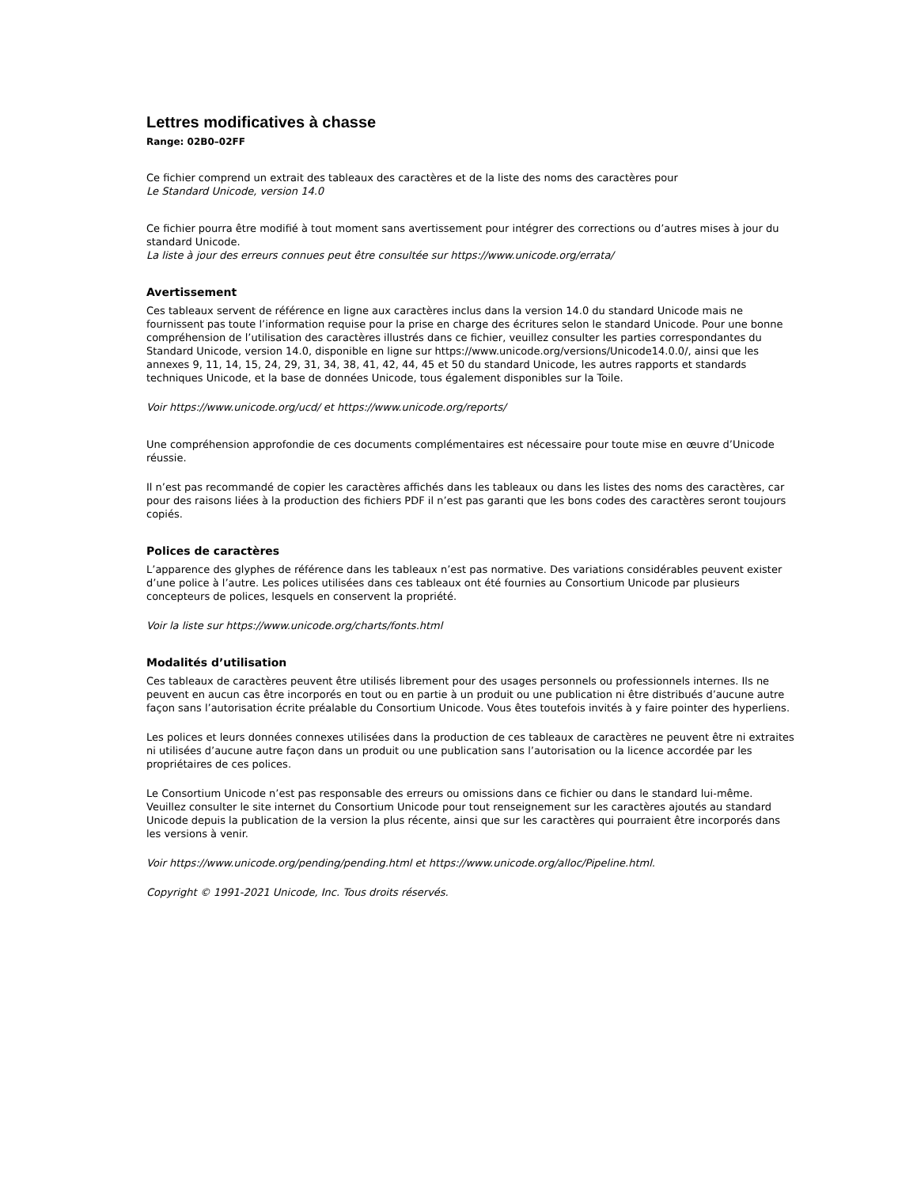Lettres modificatives à chasse
Range: 02B0–02FF
Ce fichier comprend un extrait des tableaux des caractères et de la liste des noms des caractères pour
Le Standard Unicode, version 14.0
Ce fichier pourra être modifié à tout moment sans avertissement pour intégrer des corrections ou d’autres mises à jour du standard Unicode.
La liste à jour des erreurs connues peut être consultée sur https://www.unicode.org/errata/
Avertissement
Ces tableaux servent de référence en ligne aux caractères inclus dans la version 14.0 du standard Unicode mais ne fournissent pas toute l’information requise pour la prise en charge des écritures selon le standard Unicode. Pour une bonne compréhension de l’utilisation des caractères illustrés dans ce fichier, veuillez consulter les parties correspondantes du Standard Unicode, version 14.0, disponible en ligne sur https://www.unicode.org/versions/Unicode14.0.0/, ainsi que les annexes 9, 11, 14, 15, 24, 29, 31, 34, 38, 41, 42, 44, 45 et 50 du standard Unicode, les autres rapports et standards techniques Unicode, et la base de données Unicode, tous également disponibles sur la Toile.
Voir https://www.unicode.org/ucd/ et https://www.unicode.org/reports/
Une compréhension approfondie de ces documents complémentaires est nécessaire pour toute mise en œuvre d’Unicode réussie.
Il n’est pas recommandé de copier les caractères affichés dans les tableaux ou dans les listes des noms des caractères, car pour des raisons liées à la production des fichiers PDF il n’est pas garanti que les bons codes des caractères seront toujours copiés.
Polices de caractères
L’apparence des glyphes de référence dans les tableaux n’est pas normative. Des variations considérables peuvent exister d’une police à l’autre. Les polices utilisées dans ces tableaux ont été fournies au Consortium Unicode par plusieurs concepteurs de polices, lesquels en conservent la propriété.
Voir la liste sur https://www.unicode.org/charts/fonts.html
Modalités d’utilisation
Ces tableaux de caractères peuvent être utilisés librement pour des usages personnels ou professionnels internes. Ils ne peuvent en aucun cas être incorporés en tout ou en partie à un produit ou une publication ni être distribués d’aucune autre façon sans l’autorisation écrite préalable du Consortium Unicode. Vous êtes toutefois invités à y faire pointer des hyperliens.
Les polices et leurs données connexes utilisées dans la production de ces tableaux de caractères ne peuvent être ni extraites ni utilisées d’aucune autre façon dans un produit ou une publication sans l’autorisation ou la licence accordée par les propriétaires de ces polices.
Le Consortium Unicode n’est pas responsable des erreurs ou omissions dans ce fichier ou dans le standard lui-même. Veuillez consulter le site internet du Consortium Unicode pour tout renseignement sur les caractères ajoutés au standard Unicode depuis la publication de la version la plus récente, ainsi que sur les caractères qui pourraient être incorporés dans les versions à venir.
Voir https://www.unicode.org/pending/pending.html et https://www.unicode.org/alloc/Pipeline.html.
Copyright © 1991-2021 Unicode, Inc. Tous droits réservés.